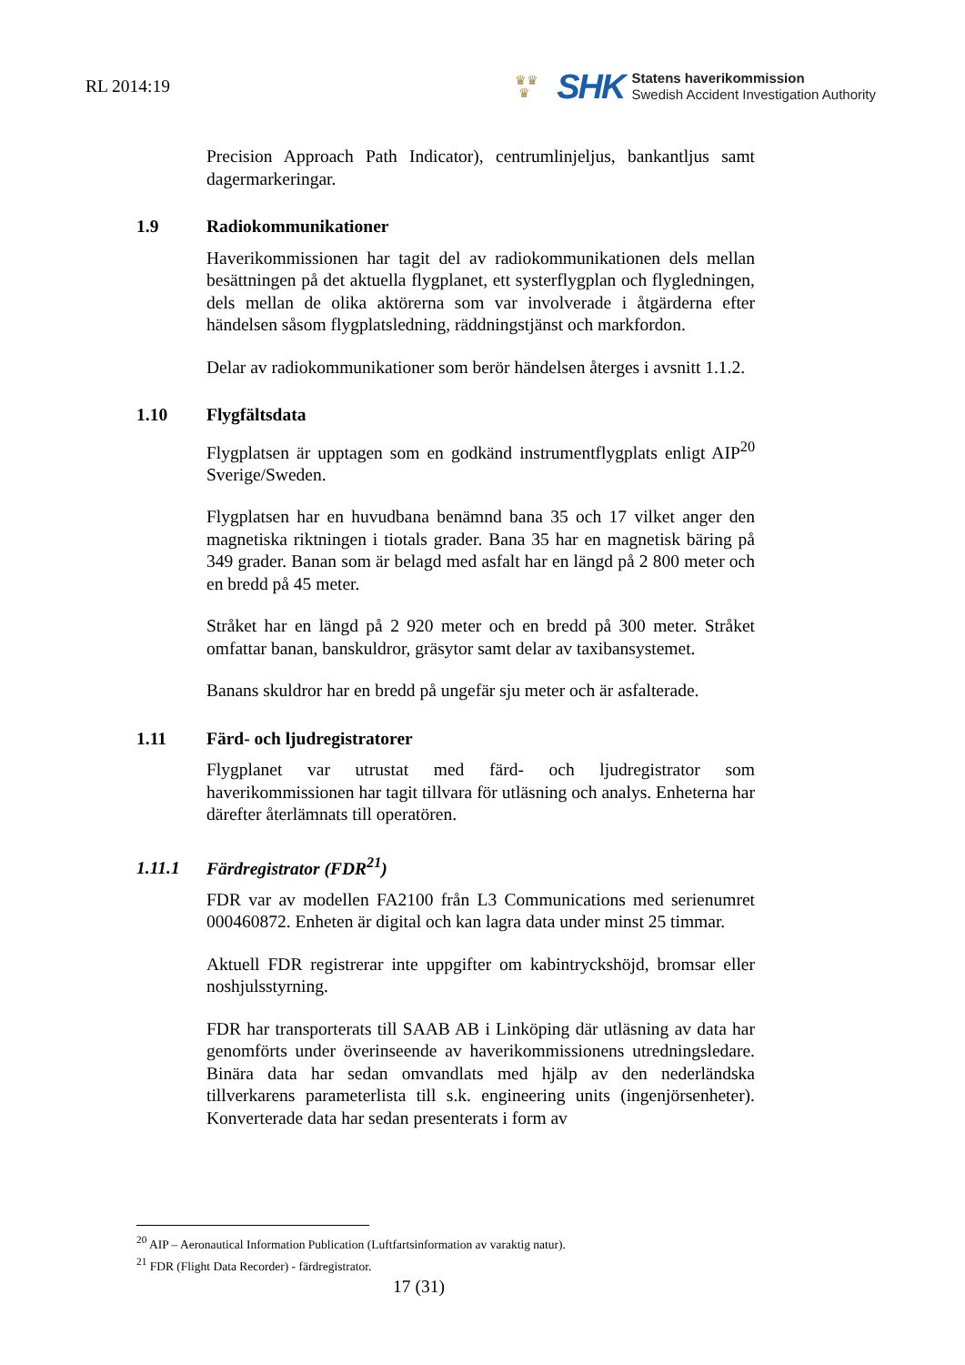RL 2014:19
♛♛
♛
SHK
Statens haverikommission
Swedish Accident Investigation Authority
Precision Approach Path Indicator), centrumlinjeljus, bankantljus samt dagermarkeringar.
1.9 Radiokommunikationer
Haverikommissionen har tagit del av radiokommunikationen dels mellan besättningen på det aktuella flygplanet, ett systerflygplan och flygledningen, dels mellan de olika aktörerna som var involverade i åtgärderna efter händelsen såsom flygplatsledning, räddningstjänst och markfordon.
Delar av radiokommunikationer som berör händelsen återges i avsnitt 1.1.2.
1.10 Flygfältsdata
Flygplatsen är upptagen som en godkänd instrumentflygplats enligt AIP<sup>20</sup> Sverige/Sweden.
Flygplatsen har en huvudbana benämnd bana 35 och 17 vilket anger den magnetiska riktningen i tiotals grader. Bana 35 har en magnetisk bäring på 349 grader. Banan som är belagd med asfalt har en längd på 2 800 meter och en bredd på 45 meter.
Stråket har en längd på 2 920 meter och en bredd på 300 meter. Stråket omfattar banan, banskuldror, gräsytor samt delar av taxibansystemet.
Banans skuldror har en bredd på ungefär sju meter och är asfalterade.
1.11 Färd- och ljudregistratorer
Flygplanet var utrustat med färd- och ljudregistrator som haverikommissionen har tagit tillvara för utläsning och analys. Enheterna har därefter återlämnats till operatören.
1.11.1 Färdregistrator (FDR<sup>21</sup>)
FDR var av modellen FA2100 från L3 Communications med serienumret 000460872. Enheten är digital och kan lagra data under minst 25 timmar.
Aktuell FDR registrerar inte uppgifter om kabintryckshöjd, bromsar eller noshjulsstyrning.
FDR har transporterats till SAAB AB i Linköping där utläsning av data har genomförts under överinseende av haverikommissionens utredningsledare. Binära data har sedan omvandlats med hjälp av den nederländska tillverkarens parameterlista till s.k. engineering units (ingenjörsenheter). Konverterade data har sedan presenterats i form av
<sup>20</sup> AIP – Aeronautical Information Publication (Luftfartsinformation av varaktig natur).
<sup>21</sup> FDR (Flight Data Recorder) - färdregistrator.
17 (31)